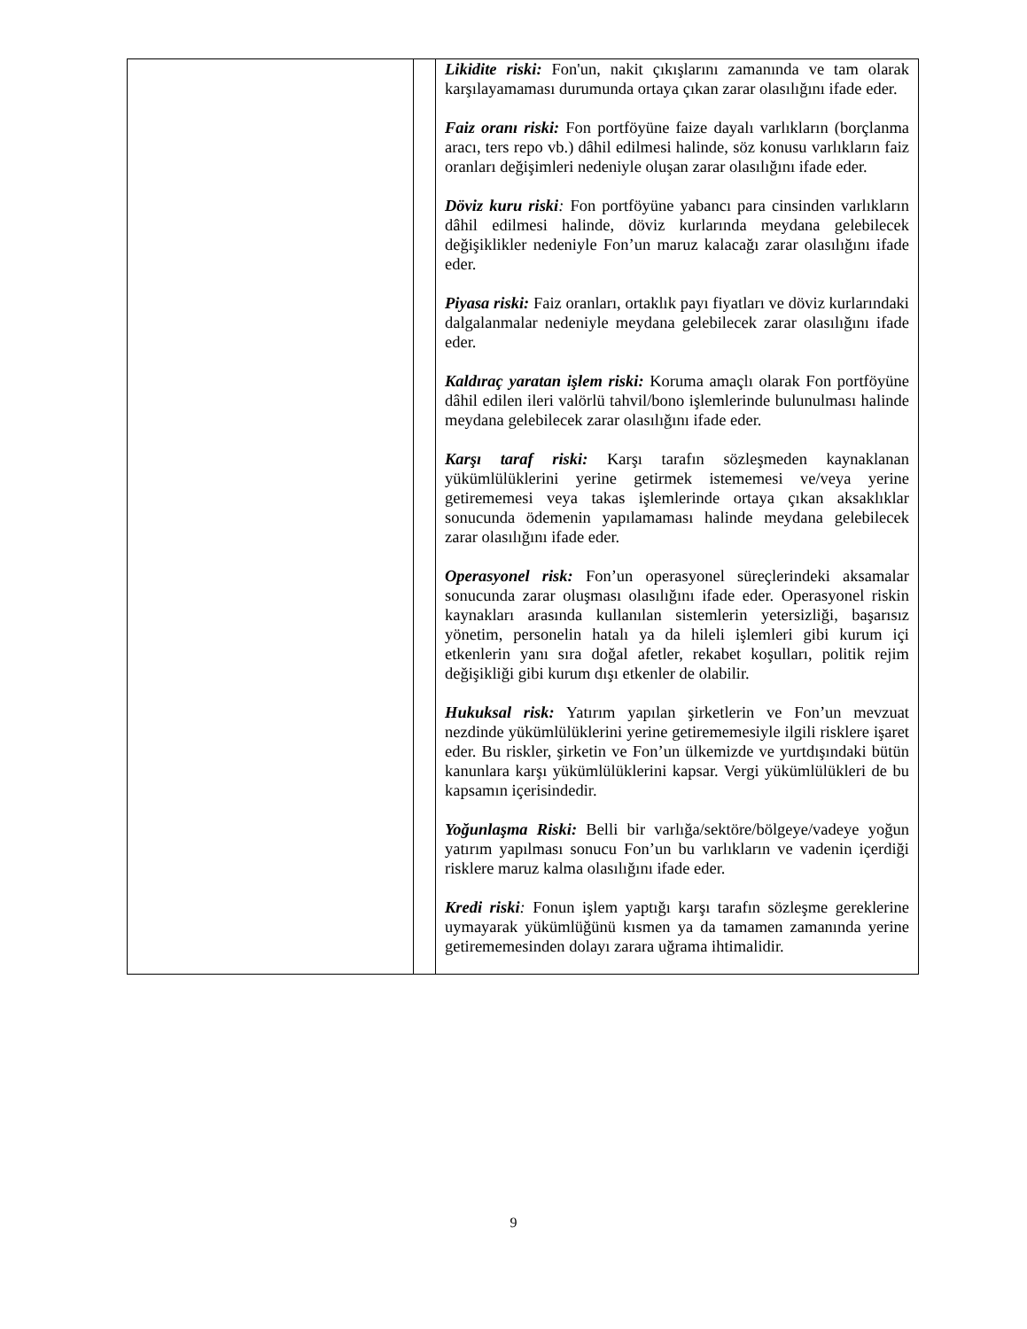| | | Likidite riski: Fon'un, nakit çıkışlarını zamanında ve tam olarak karşılayamaması durumunda ortaya çıkan zarar olasılığını ifade eder. Faiz oranı riski: Fon portföyüne faize dayalı varlıkların (borçlanma aracı, ters repo vb.) dâhil edilmesi halinde, söz konusu varlıkların faiz oranları değişimleri nedeniyle oluşan zarar olasılığını ifade eder. Döviz kuru riski : Fon portföyüne yabancı para cinsinden varlıkların dâhil edilmesi halinde, döviz kurlarında meydana gelebilecek değişiklikler nedeniyle Fon’un maruz kalacağı zarar olasılığını ifade eder. Piyasa riski: Faiz oranları, ortaklık payı fiyatları ve döviz kurlarındaki dalgalanmalar nedeniyle meydana gelebilecek zarar olasılığını ifade eder. Kaldıraç yaratan işlem riski: Koruma amaçlı olarak Fon portföyüne dâhil edilen ileri valörlü tahvil/bono işlemlerinde bulunulması halinde meydana gelebilecek zarar olasılığını ifade eder. Karşı taraf riski: Karşı tarafın sözleşmeden kaynaklanan yükümlülüklerini yerine getirmek istememesi ve/veya yerine getirememesi veya takas işlemlerinde ortaya çıkan aksaklıklar sonucunda ödemenin yapılamaması halinde meydana gelebilecek zarar olasılığını ifade eder. Operasyonel risk: Fon’un operasyonel süreçlerindeki aksamalar sonucunda zarar oluşması olasılığını ifade eder. Operasyonel riskin kaynakları arasında kullanılan sistemlerin yetersizliği, başarısız yönetim, personelin hatalı ya da hileli işlemleri gibi kurum içi etkenlerin yanı sıra doğal afetler, rekabet koşulları, politik rejim değişikliği gibi kurum dışı etkenler de olabilir. Hukuksal risk: Yatırım yapılan şirketlerin ve Fon’un mevzuat nezdinde yükümlülüklerini yerine getirememesiyle ilgili risklere işaret eder. Bu riskler, şirketin ve Fon’un ülkemizde ve yurtdışındaki bütün kanunlara karşı yükümlülüklerini kapsar. Vergi yükümlülükleri de bu kapsamın içerisindedir. Yoğunlaşma Riski: Belli bir varlığa/sektöre/bölgeye/vadeye yoğun yatırım yapılması sonucu Fon’un bu varlıkların ve vadenin içerdiği risklere maruz kalma olasılığını ifade eder. Kredi riski : Fonun işlem yaptığı karşı tarafın sözleşme gereklerine uymayarak yükümlüğünü kısmen ya da tamamen zamanında yerine getirememesinden dolayı zarara uğrama ihtimalidir. |
9